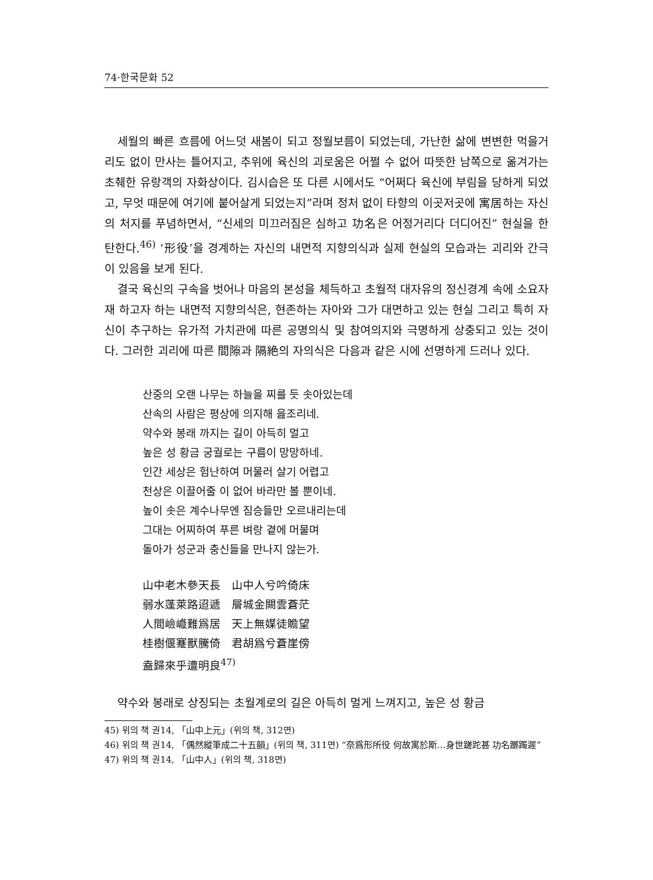74·한국문화 52
세월의 빠른 흐름에 어느덧 새봄이 되고 정월보름이 되었는데, 가난한 삶에 변변한 먹을거리도 없이 만사는 틀어지고, 추위에 육신의 괴로움은 어쩔 수 없어 따뜻한 남쪽으로 옮겨가는 초췌한 유랑객의 자화상이다. 김시습은 또 다른 시에서도 “어쩌다 육신에 부림을 당하게 되었고, 무엇 때문에 여기에 붙어살게 되었는지”라며 정처 없이 타향의 이곳저곳에 寓居하는 자신의 처지를 푸념하면서, “신세의 미끄러짐은 심하고 功名은 어정거리다 더디어진” 현실을 한탄한다.<sup>46)</sup> ‘形役’을 경계하는 자신의 내면적 지향의식과 실제 현실의 모습과는 괴리와 간극이 있음을 보게 된다.
결국 육신의 구속을 벗어나 마음의 본성을 체득하고 초월적 대자유의 정신경계 속에 소요자재 하고자 하는 내면적 지향의식은, 현존하는 자아와 그가 대면하고 있는 현실 그리고 특히 자신이 추구하는 유가적 가치관에 따른 공명의식 및 참여의지와 극명하게 상충되고 있는 것이다. 그러한 괴리에 따른 間隙과 隔絶의 자의식은 다음과 같은 시에 선명하게 드러나 있다.
산중의 오랜 나무는 하늘을 찌를 듯 솟아있는데
산속의 사람은 평상에 의지해 읊조리네.
약수와 봉래 까지는 길이 아득히 멀고
높은 성 황금 궁궐로는 구름이 망망하네.
인간 세상은 험난하여 머물러 살기 어렵고
천상은 이끌어줄 이 없어 바라만 볼 뿐이네.
높이 솟은 계수나무엔 짐승들만 오르내리는데
그대는 어찌하여 푸른 벼랑 곁에 머물며
돌아가 성군과 충신들을 만나지 않는가.
山中老木參天長　山中人兮吟倚床
弱水蓬萊路迢遞　層城金闕雲蒼茫
人間嶮巇難爲居　天上無媒徒瞻望
桂樹偃蹇獸騰倚　君胡爲兮蒼崖傍
盍歸來乎遭明良<sup>47)</sup>
약수와 봉래로 상징되는 초월계로의 길은 아득히 멀게 느껴지고, 높은 성 황금
45) 위의 책 권14, 「山中上元」(위의 책, 312면)
46) 위의 책 권14, 「偶然縱筆成二十五韻」(위의 책, 311면) “奈爲形所役 何故寓於斯…身世蹉跎甚 功名躑躅遲”
47) 위의 책 권14, 「山中人」(위의 책, 318면)